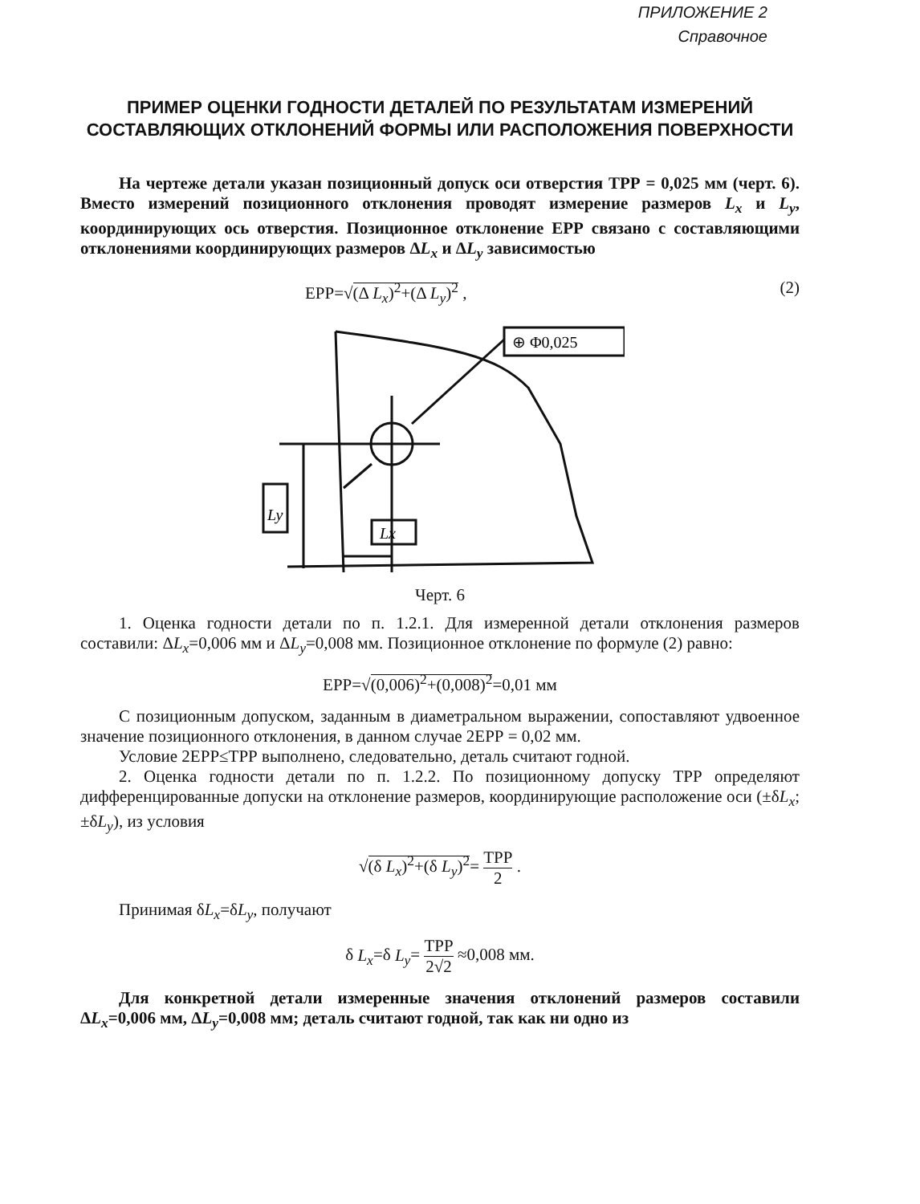ПРИЛОЖЕНИЕ 2
Справочное
ПРИМЕР ОЦЕНКИ ГОДНОСТИ ДЕТАЛЕЙ ПО РЕЗУЛЬТАТАМ ИЗМЕРЕНИЙ СОСТАВЛЯЮЩИХ ОТКЛОНЕНИЙ ФОРМЫ ИЛИ РАСПОЛОЖЕНИЯ ПОВЕРХНОСТИ
На чертеже детали указан позиционный допуск оси отверстия ТРР = 0,025 мм (черт. 6). Вместо измерений позиционного отклонения проводят измерение размеров L<sub>x</sub> и L<sub>y</sub>, координирующих ось отверстия. Позиционное отклонение ЕРР связано с составляющими отклонениями координирующих размеров ΔL<sub>x</sub> и ΔL<sub>y</sub> зависимостью
ЕРР=√(Δ L<sub>x</sub>)<sup>2</sup>+(Δ L<sub>y</sub>)<sup>2</sup> , (2)
Ly
Lx
⊕ Φ0,025
Черт. 6
1. Оценка годности детали по п. 1.2.1. Для измеренной детали отклонения размеров составили: ΔL<sub>x</sub>=0,006 мм и ΔL<sub>y</sub>=0,008 мм. Позиционное отклонение по формуле (2) равно:
ЕРР=√(0,006)<sup>2</sup>+(0,008)<sup>2</sup>=0,01 мм
С позиционным допуском, заданным в диаметральном выражении, сопоставляют удвоенное значение позиционного отклонения, в данном случае 2ЕРР = 0,02 мм.
Условие 2ЕРР≤ТРР выполнено, следовательно, деталь считают годной.
2. Оценка годности детали по п. 1.2.2. По позиционному допуску ТРР определяют дифференцированные допуски на отклонение размеров, координирующие расположение оси (±δL<sub>x</sub>; ±δL<sub>y</sub>), из условия
√(δ L<sub>x</sub>)<sup>2</sup>+(δ L<sub>y</sub>)<sup>2</sup>= ТРР 2 .
Принимая δL<sub>x</sub>=δL<sub>y</sub>, получают
δ L<sub>x</sub>=δ L<sub>y</sub>= ТРР 2√2 ≈0,008 мм.
Для конкретной детали измеренные значения отклонений размеров составили ΔL<sub>x</sub>=0,006 мм, ΔL<sub>y</sub>=0,008 мм; деталь считают годной, так как ни одно из